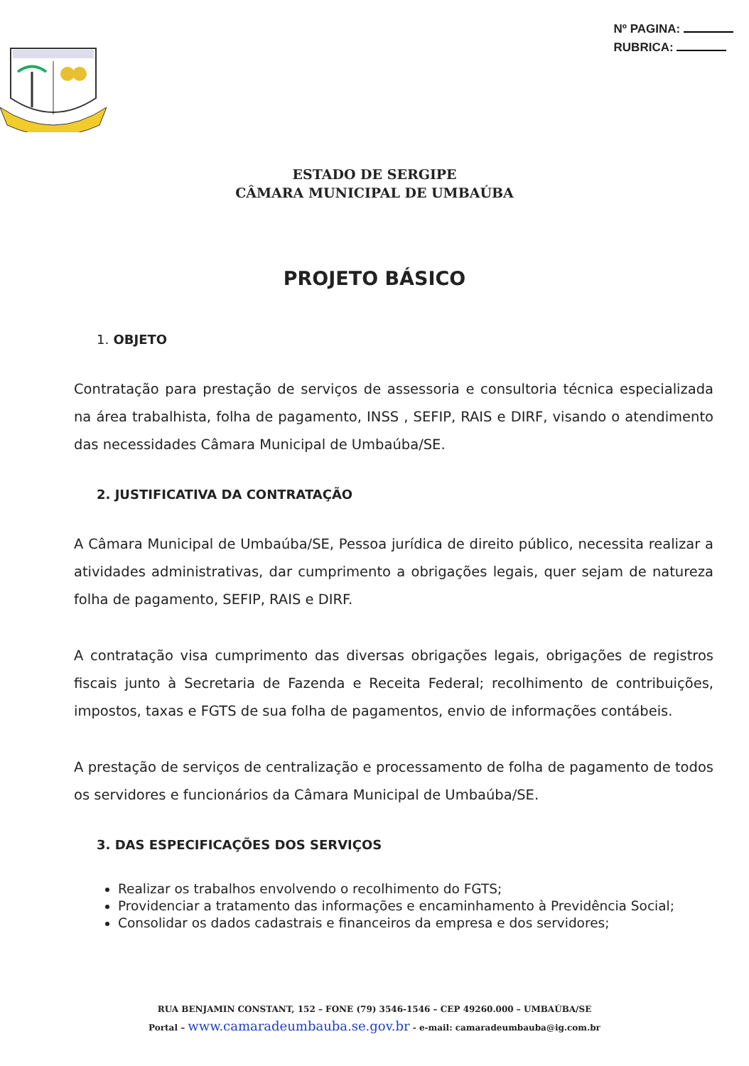Nº PAGINA:
RUBRICA:
ESTADO DE SERGIPE
CÂMARA MUNICIPAL DE UMBAÚBA
PROJETO BÁSICO
1. OBJETO
Contratação para prestação de serviços de assessoria e consultoria técnica especializada na área trabalhista, folha de pagamento, INSS , SEFIP, RAIS e DIRF, visando o atendimento das necessidades Câmara Municipal de Umbaúba/SE.
2. JUSTIFICATIVA DA CONTRATAÇÃO
A Câmara Municipal de Umbaúba/SE, Pessoa jurídica de direito público, necessita realizar a atividades administrativas, dar cumprimento a obrigações legais, quer sejam de natureza folha de pagamento, SEFIP, RAIS e DIRF.
A contratação visa cumprimento das diversas obrigações legais, obrigações de registros fiscais junto à Secretaria de Fazenda e Receita Federal; recolhimento de contribuições, impostos, taxas e FGTS de sua folha de pagamentos, envio de informações contábeis.
A prestação de serviços de centralização e processamento de folha de pagamento de todos os servidores e funcionários da Câmara Municipal de Umbaúba/SE.
3. DAS ESPECIFICAÇÕES DOS SERVIÇOS
Realizar os trabalhos envolvendo o recolhimento do FGTS;
Providenciar a tratamento das informações e encaminhamento à Previdência Social;
Consolidar os dados cadastrais e financeiros da empresa e dos servidores;
RUA BENJAMIN CONSTANT, 152 – FONE (79) 3546-1546 – CEP 49260.000 – UMBAÚBA/SE
Portal – www.camaradeumbauba.se.gov.br - e-mail: camaradeumbauba@ig.com.br